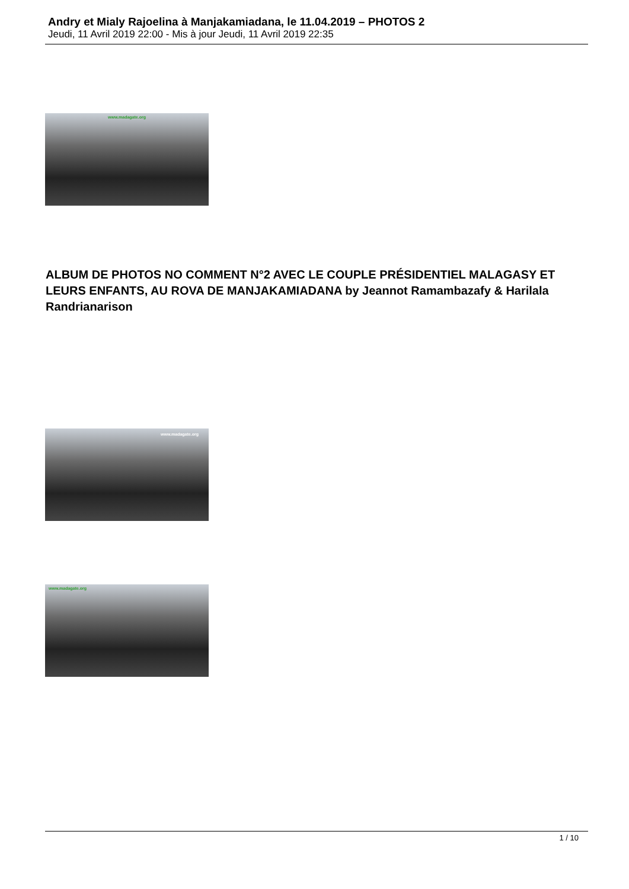Andry et Mialy Rajoelina à Manjakamiadana, le 11.04.2019 – PHOTOS 2
Jeudi, 11 Avril 2019 22:00 - Mis à jour Jeudi, 11 Avril 2019 22:35
www.madagate.org
ALBUM DE PHOTOS NO COMMENT N°2 AVEC LE COUPLE PRÉSIDENTIEL MALAGASY ET LEURS ENFANTS, AU ROVA DE MANJAKAMIADANA by Jeannot Ramambazafy & Harilala Randrianarison
www.madagate.org
www.madagate.org
1 / 10